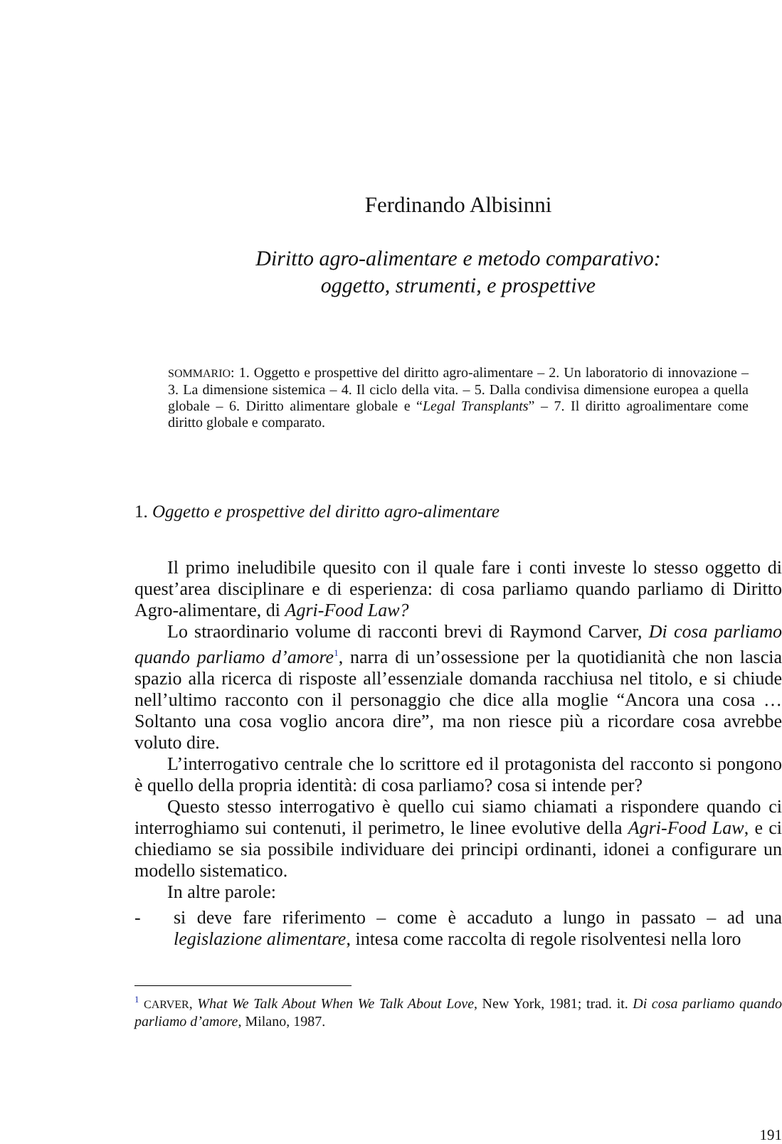Ferdinando Albisinni
Diritto agro-alimentare e metodo comparativo:
oggetto, strumenti, e prospettive
SOMMARIO: 1. Oggetto e prospettive del diritto agro-alimentare – 2. Un laboratorio di innovazione – 3. La dimensione sistemica – 4. Il ciclo della vita. – 5. Dalla condivisa dimensione europea a quella globale – 6. Diritto alimentare globale e “Legal Transplants” – 7. Il diritto agroalimentare come diritto globale e comparato.
1. Oggetto e prospettive del diritto agro-alimentare
Il primo ineludibile quesito con il quale fare i conti investe lo stesso oggetto di quest’area disciplinare e di esperienza: di cosa parliamo quando parliamo di Diritto Agro-alimentare, di Agri-Food Law?
Lo straordinario volume di racconti brevi di Raymond Carver, Di cosa parliamo quando parliamo d’amore<sup>1</sup>, narra di un’ossessione per la quotidianità che non lascia spazio alla ricerca di risposte all’essenziale domanda racchiusa nel titolo, e si chiude nell’ultimo racconto con il personaggio che dice alla moglie “Ancora una cosa … Soltanto una cosa voglio ancora dire”, ma non riesce più a ricordare cosa avrebbe voluto dire.
L’interrogativo centrale che lo scrittore ed il protagonista del racconto si pongono è quello della propria identità: di cosa parliamo? cosa si intende per?
Questo stesso interrogativo è quello cui siamo chiamati a rispondere quando ci interroghiamo sui contenuti, il perimetro, le linee evolutive della Agri-Food Law, e ci chiediamo se sia possibile individuare dei principi ordinanti, idonei a configurare un modello sistematico.
In altre parole:
- si deve fare riferimento – come è accaduto a lungo in passato – ad una legislazione alimentare, intesa come raccolta di regole risolventesi nella loro
<sup>1</sup> CARVER, What We Talk About When We Talk About Love, New York, 1981; trad. it. Di cosa parliamo quando parliamo d’amore, Milano, 1987.
191